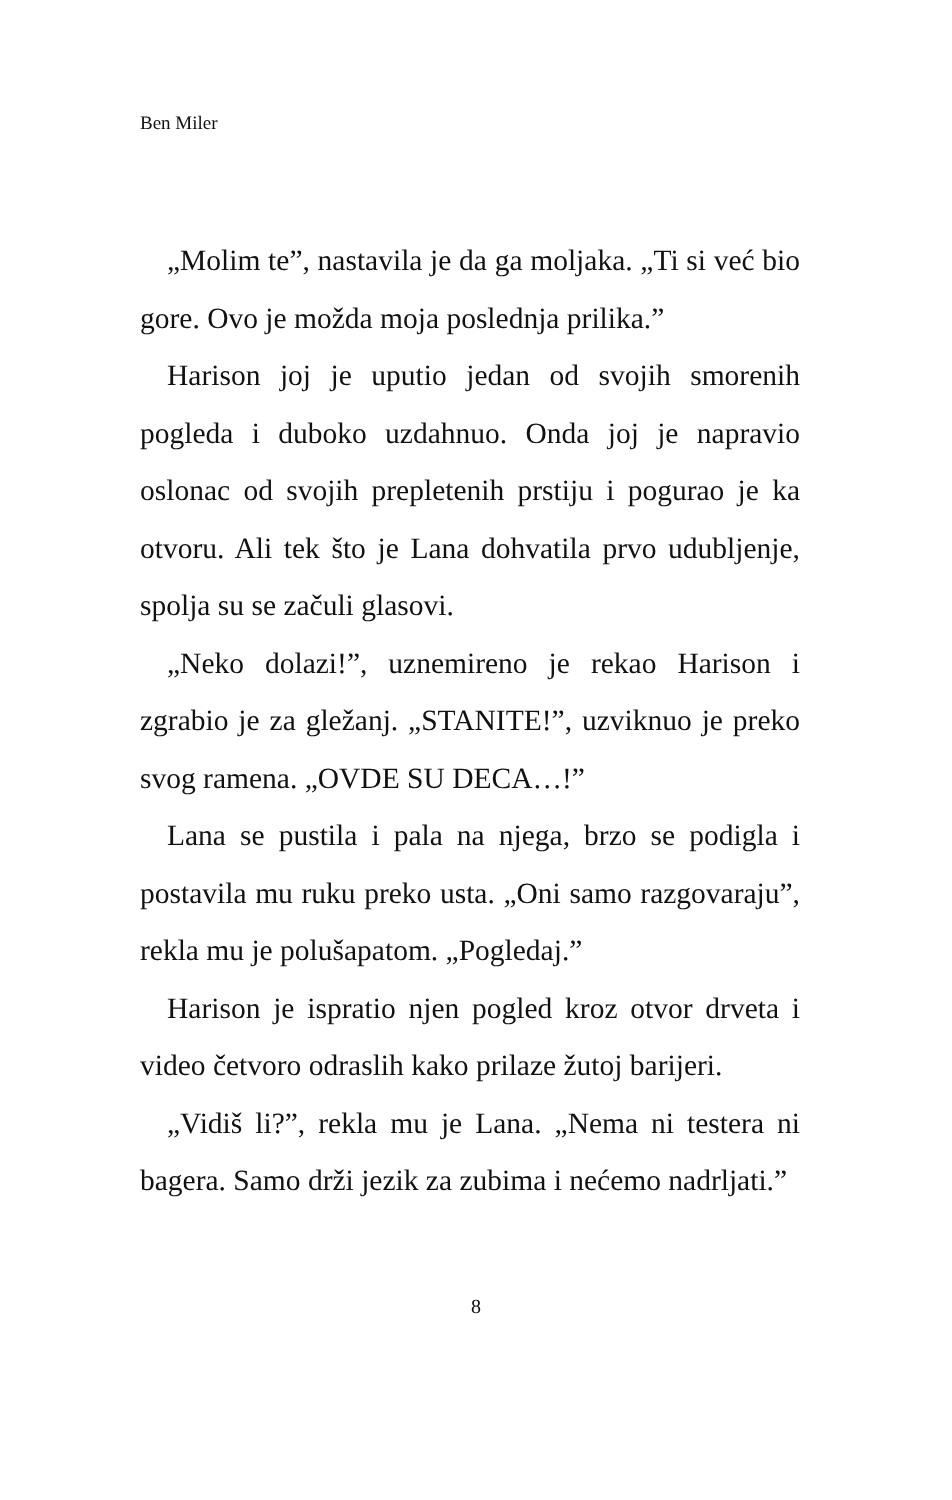Ben Miler
„Molim te”, nastavila je da ga moljaka. „Ti si već bio gore. Ovo je možda moja poslednja prilika.”
Harison joj je uputio jedan od svojih smorenih pogleda i duboko uzdahnuo. Onda joj je napravio oslonac od svojih prepletenih prstiju i pogurao je ka otvoru. Ali tek što je Lana dohvatila prvo udubljenje, spolja su se začuli glasovi.
„Neko dolazi!”, uznemireno je rekao Harison i zgrabio je za gležanj. „STANITE!”, uzviknuo je preko svog ramena. „OVDE SU DECA…!”
Lana se pustila i pala na njega, brzo se podigla i postavila mu ruku preko usta. „Oni samo razgovaraju”, rekla mu je polušapatom. „Pogledaj.”
Harison je ispratio njen pogled kroz otvor drveta i video četvoro odraslih kako prilaze žutoj barijeri.
„Vidiš li?”, rekla mu je Lana. „Nema ni testera ni bagera. Samo drži jezik za zubima i nećemo nadrljati.”
8